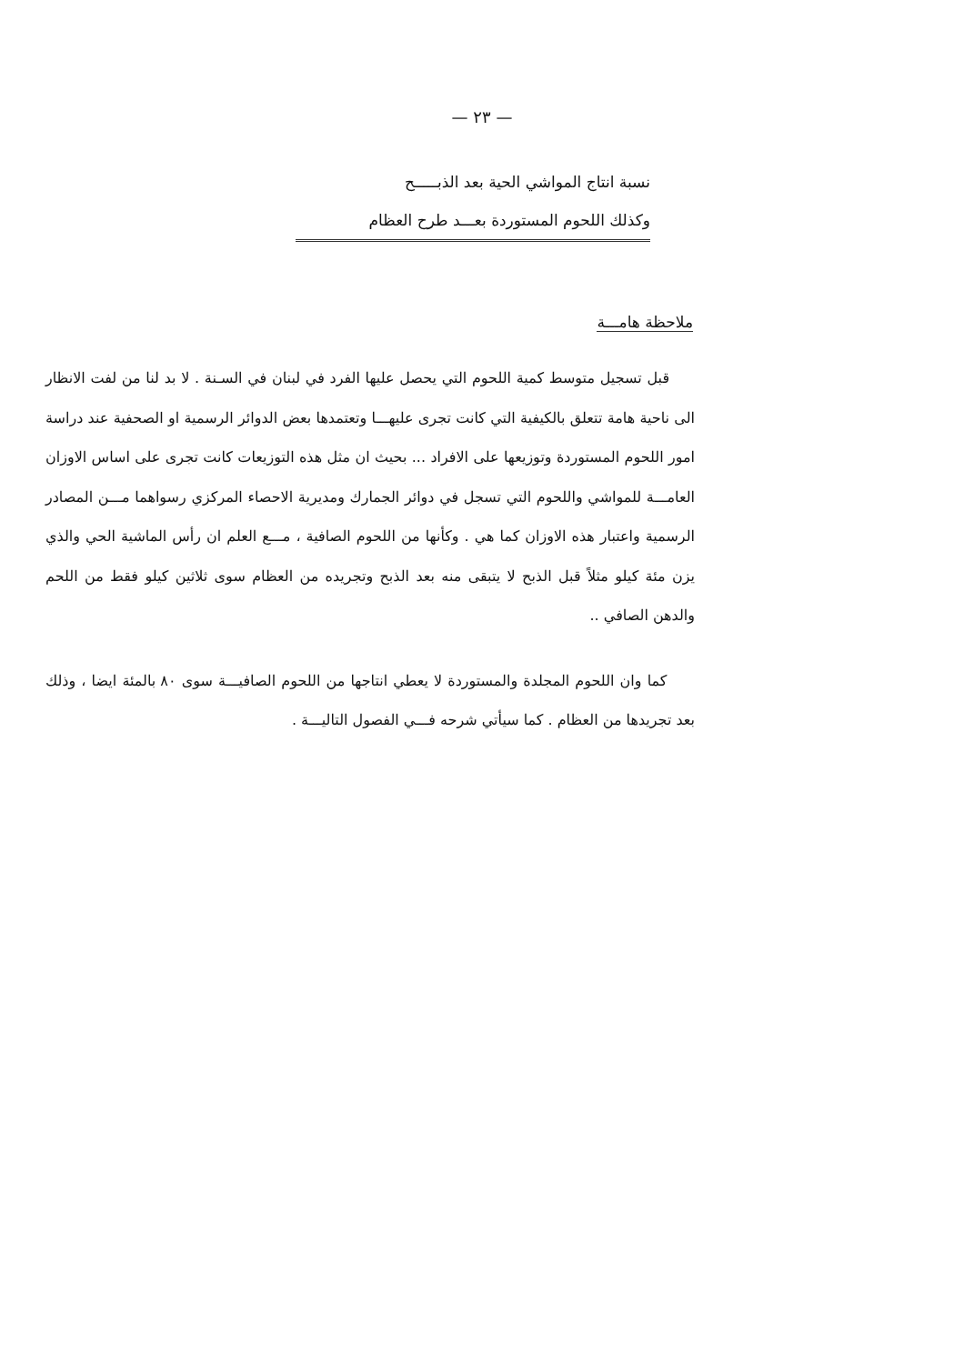— ٢٣ —
نسبة انتاج المواشي الحية بعد الذبـــــح
وكذلك اللحوم المستوردة بعـــد طرح العظام
ملاحظة هامـــة
قبل تسجيل متوسط كمية اللحوم التي يحصل عليها الفرد في لبنان في السـنة . لا بد لنا من لفت الانظار الى ناحية هامة تتعلق بالكيفية التي كانت تجرى عليهـــا وتعتمدها بعض الدوائر الرسمية او الصحفية عند دراسة امور اللحوم المستوردة وتوزيعها على الافراد ... بحيث ان مثل هذه التوزيعات كانت تجرى على اساس الاوزان العامـــة للمواشي واللحوم التي تسجل في دوائر الجمارك ومديرية الاحصاء المركزي رسواهما مـــن المصادر الرسمية واعتبار هذه الاوزان كما هي . وكأنها من اللحوم الصافية ، مـــع العلم ان رأس الماشية الحي والذي يزن مئة كيلو مثلاً قبل الذبح لا يتبقى منه بعد الذبح وتجريده من العظام سوى ثلاثين كيلو فقط من اللحم والدهن الصافي ..
كما وان اللحوم المجلدة والمستوردة لا يعطي انتاجها من اللحوم الصافيـــة سوى ٨٠ بالمئة ايضا ، وذلك بعد تجريدها من العظام . كما سيأتي شرحه فـــي الفصول التاليـــة .